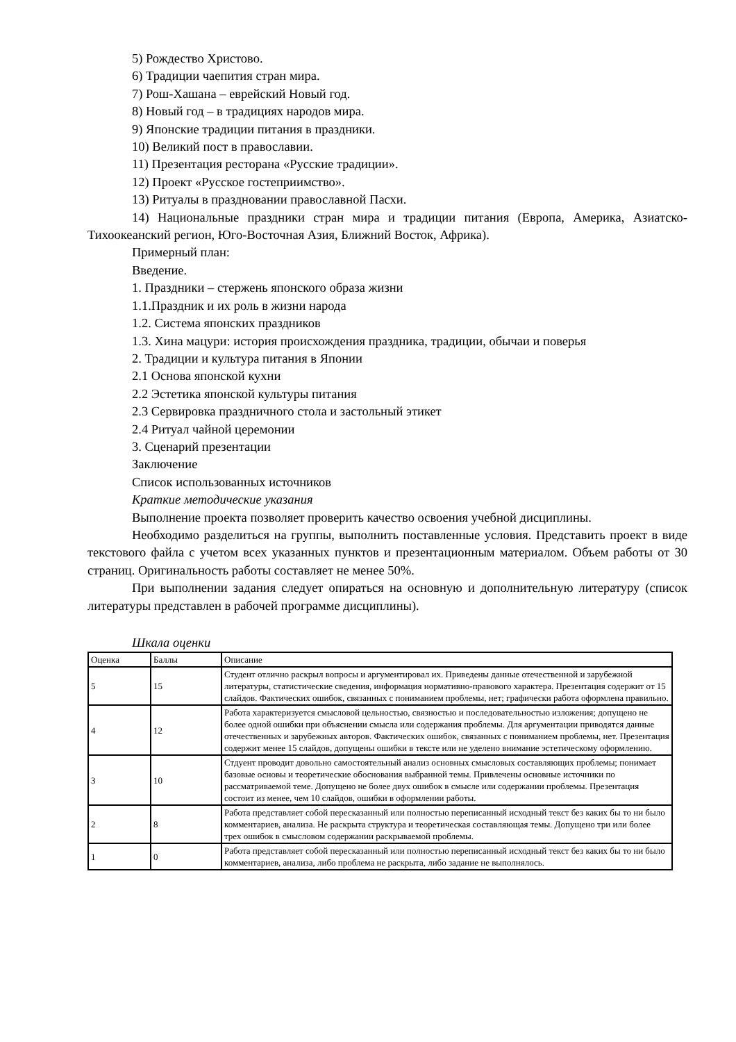5) Рождество Христово.
6) Традиции чаепития стран мира.
7) Рош-Хашана – еврейский Новый год.
8) Новый год – в традициях народов мира.
9) Японские традиции питания в праздники.
10) Великий пост в православии.
11) Презентация ресторана «Русские традиции».
12) Проект «Русское гостеприимство».
13) Ритуалы в праздновании православной Пасхи.
14) Национальные праздники стран мира и традиции питания (Европа, Америка, Азиатско-Тихоокеанский регион, Юго-Восточная Азия, Ближний Восток, Африка).
Примерный план:
Введение.
1. Праздники – стержень японского образа жизни
1.1.Праздник и их роль в жизни народа
1.2. Система японских праздников
1.3. Хина мацури: история происхождения праздника, традиции, обычаи и поверья
2. Традиции и культура питания в Японии
2.1 Основа японской кухни
2.2 Эстетика японской культуры питания
2.3 Сервировка праздничного стола и застольный этикет
2.4 Ритуал чайной церемонии
3. Сценарий презентации
Заключение
Список использованных источников
Краткие методические указания
Выполнение проекта позволяет проверить качество освоения учебной дисциплины.
Необходимо разделиться на группы, выполнить поставленные условия. Представить проект в виде текстового файла с учетом всех указанных пунктов и презентационным материалом. Объем работы от 30 страниц. Оригинальность работы составляет не менее 50%.
При выполнении задания следует опираться на основную и дополнительную литературу (список литературы представлен в рабочей программе дисциплины).
Шкала оценки
| Оценка | Баллы | Описание |
| 5 | 15 | Студент отлично раскрыл вопросы и аргументировал их. Приведены данные отечественной и зарубежной литературы, статистические сведения, информация нормативно-правового характера. Презентация содержит от 15 слайдов. Фактических ошибок, связанных с пониманием проблемы, нет; графически работа оформлена правильно. |
| 4 | 12 | Работа характеризуется смысловой цельностью, связностью и последовательностью изложения; допущено не более одной ошибки при объяснении смысла или содержания проблемы. Для аргументации приводятся данные отечественных и зарубежных авторов. Фактических ошибок, связанных с пониманием проблемы, нет. Презентация содержит менее 15 слайдов, допущены ошибки в тексте или не уделено внимание эстетическому оформлению. |
| 3 | 10 | Стдуент проводит довольно самостоятельный анализ основных смысловых составляющих проблемы; понимает базовые основы и теоретические обоснования выбранной темы. Привлечены основные источники по рассматриваемой теме. Допущено не более двух ошибок в смысле или содержании проблемы. Презентация состоит из менее, чем 10 слайдов, ошибки в оформлении работы. |
| 2 | 8 | Работа представляет собой пересказанный или полностью переписанный исходный текст без каких бы то ни было комментариев, анализа. Не раскрыта структура и теоретическая составляющая темы. Допущено три или более трех ошибок в смысловом содержании раскрываемой проблемы. |
| 1 | 0 | Работа представляет собой пересказанный или полностью переписанный исходный текст без каких бы то ни было комментариев, анализа, либо проблема не раскрыта, либо задание не выполнялось. |